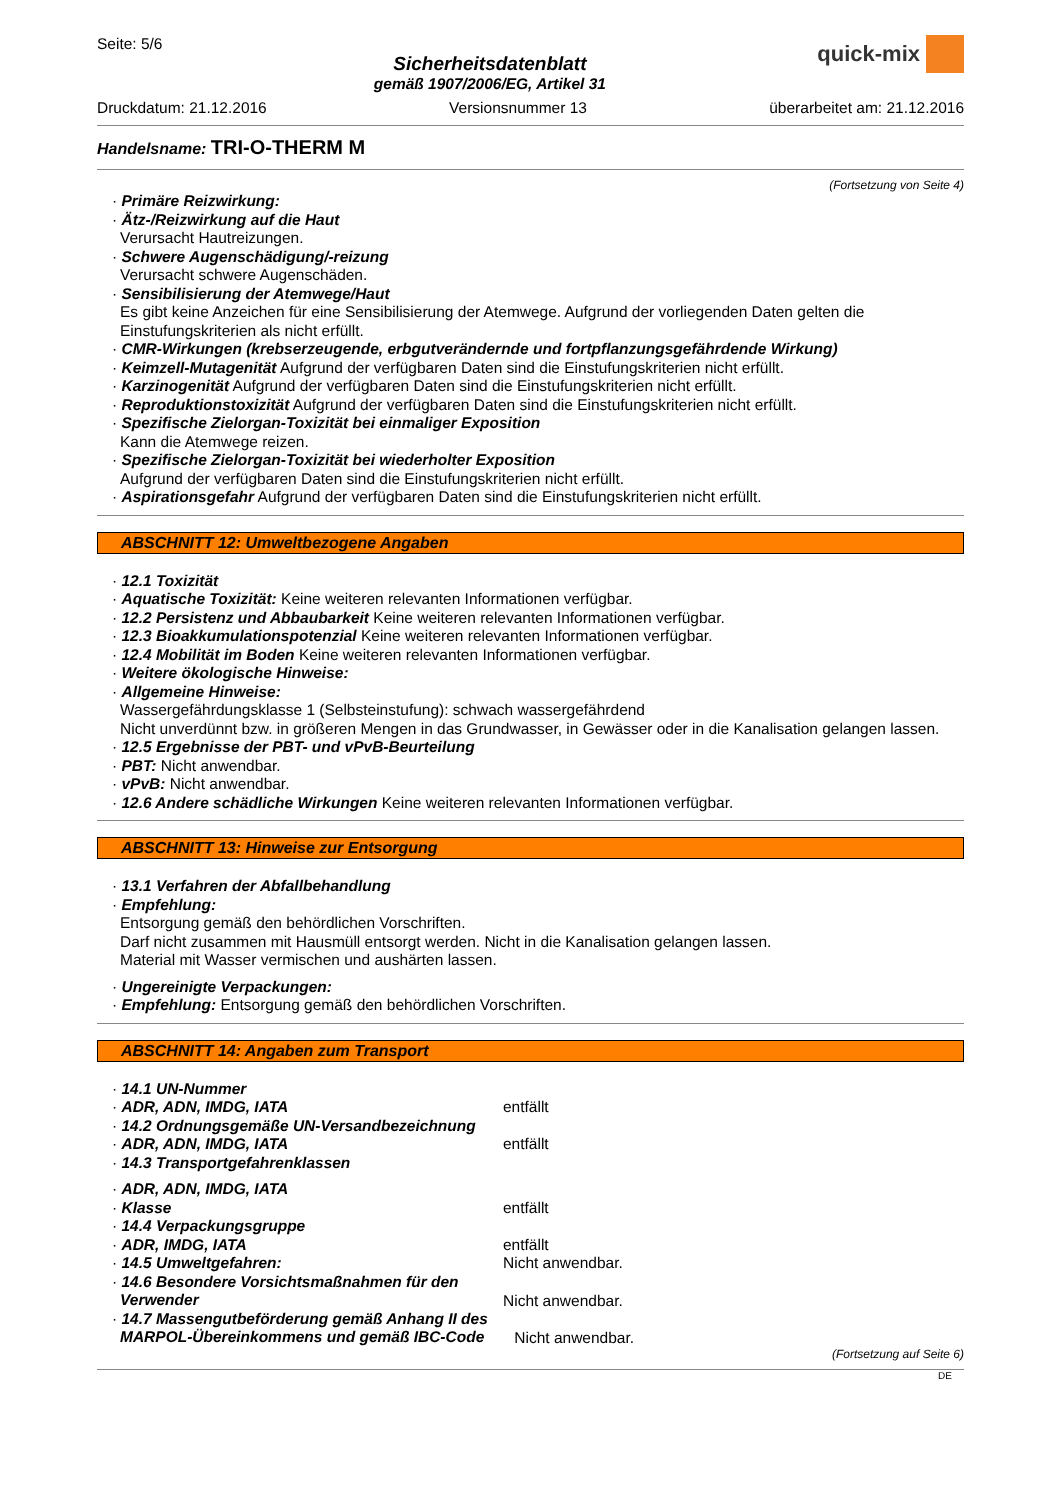Seite: 5/6
Sicherheitsdatenblatt
gemäß 1907/2006/EG, Artikel 31
quick-mix
Druckdatum: 21.12.2016 Versionsnummer 13 überarbeitet am: 21.12.2016
Handelsname: TRI-O-THERM M
(Fortsetzung von Seite 4)
· Primäre Reizwirkung:
· Ätz-/Reizwirkung auf die Haut
Verursacht Hautreizungen.
· Schwere Augenschädigung/-reizung
Verursacht schwere Augenschäden.
· Sensibilisierung der Atemwege/Haut
Es gibt keine Anzeichen für eine Sensibilisierung der Atemwege. Aufgrund der vorliegenden Daten gelten die Einstufungskriterien als nicht erfüllt.
· CMR-Wirkungen (krebserzeugende, erbgutverändernde und fortpflanzungsgefährdende Wirkung)
· Keimzell-Mutagenität Aufgrund der verfügbaren Daten sind die Einstufungskriterien nicht erfüllt.
· Karzinogenität Aufgrund der verfügbaren Daten sind die Einstufungskriterien nicht erfüllt.
· Reproduktionstoxizität Aufgrund der verfügbaren Daten sind die Einstufungskriterien nicht erfüllt.
· Spezifische Zielorgan-Toxizität bei einmaliger Exposition
Kann die Atemwege reizen.
· Spezifische Zielorgan-Toxizität bei wiederholter Exposition
Aufgrund der verfügbaren Daten sind die Einstufungskriterien nicht erfüllt.
· Aspirationsgefahr Aufgrund der verfügbaren Daten sind die Einstufungskriterien nicht erfüllt.
ABSCHNITT 12: Umweltbezogene Angaben
· 12.1 Toxizität
· Aquatische Toxizität: Keine weiteren relevanten Informationen verfügbar.
· 12.2 Persistenz und Abbaubarkeit Keine weiteren relevanten Informationen verfügbar.
· 12.3 Bioakkumulationspotenzial Keine weiteren relevanten Informationen verfügbar.
· 12.4 Mobilität im Boden Keine weiteren relevanten Informationen verfügbar.
· Weitere ökologische Hinweise:
· Allgemeine Hinweise:
Wassergefährdungsklasse 1 (Selbsteinstufung): schwach wassergefährdend
Nicht unverdünnt bzw. in größeren Mengen in das Grundwasser, in Gewässer oder in die Kanalisation gelangen lassen.
· 12.5 Ergebnisse der PBT- und vPvB-Beurteilung
· PBT: Nicht anwendbar.
· vPvB: Nicht anwendbar.
· 12.6 Andere schädliche Wirkungen Keine weiteren relevanten Informationen verfügbar.
ABSCHNITT 13: Hinweise zur Entsorgung
· 13.1 Verfahren der Abfallbehandlung
· Empfehlung:
Entsorgung gemäß den behördlichen Vorschriften.
Darf nicht zusammen mit Hausmüll entsorgt werden. Nicht in die Kanalisation gelangen lassen.
Material mit Wasser vermischen und aushärten lassen.
· Ungereinigte Verpackungen:
· Empfehlung: Entsorgung gemäß den behördlichen Vorschriften.
ABSCHNITT 14: Angaben zum Transport
· 14.1 UN-Nummer
· ADR, ADN, IMDG, IATA
entfällt
· 14.2 Ordnungsgemäße UN-Versandbezeichnung
· ADR, ADN, IMDG, IATA
entfällt
· 14.3 Transportgefahrenklassen
· ADR, ADN, IMDG, IATA
· Klasse
entfällt
· 14.4 Verpackungsgruppe
· ADR, IMDG, IATA
entfällt
· 14.5 Umweltgefahren:
Nicht anwendbar.
· 14.6 Besondere Vorsichtsmaßnahmen für den Verwender
Nicht anwendbar.
· 14.7 Massengutbeförderung gemäß Anhang II des MARPOL-Übereinkommens und gemäß IBC-Code
Nicht anwendbar.
(Fortsetzung auf Seite 6)
DE